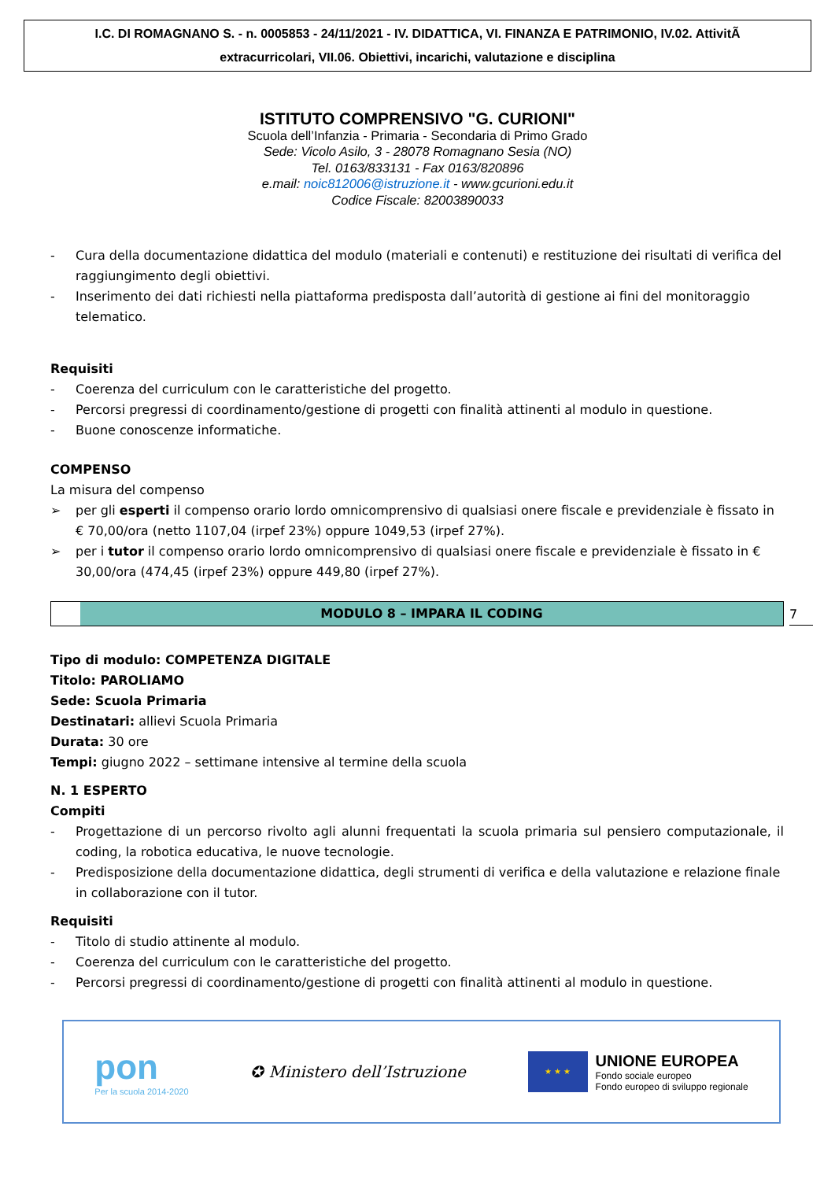I.C. DI ROMAGNANO S. - n. 0005853 - 24/11/2021 - IV. DIDATTICA, VI. FINANZA E PATRIMONIO, IV.02. AttivitÃ
extracurricolari, VII.06. Obiettivi, incarichi, valutazione e disciplina
ISTITUTO COMPRENSIVO "G. CURIONI"
Scuola dell’Infanzia - Primaria - Secondaria di Primo Grado
Sede: Vicolo Asilo, 3 - 28078 Romagnano Sesia (NO)
Tel. 0163/833131 - Fax 0163/820896
e.mail: noic812006@istruzione.it - www.gcurioni.edu.it
Codice Fiscale: 82003890033
- Cura della documentazione didattica del modulo (materiali e contenuti) e restituzione dei risultati di verifica del raggiungimento degli obiettivi.
- Inserimento dei dati richiesti nella piattaforma predisposta dall’autorità di gestione ai fini del monitoraggio telematico.
Requisiti
- Coerenza del curriculum con le caratteristiche del progetto.
- Percorsi pregressi di coordinamento/gestione di progetti con finalità attinenti al modulo in questione.
- Buone conoscenze informatiche.
COMPENSO
La misura del compenso
➢ per gli esperti il compenso orario lordo omnicomprensivo di qualsiasi onere fiscale e previdenziale è fissato in € 70,00/ora (netto 1107,04 (irpef 23%) oppure 1049,53 (irpef 27%).
➢ per i tutor il compenso orario lordo omnicomprensivo di qualsiasi onere fiscale e previdenziale è fissato in € 30,00/ora (474,45 (irpef 23%) oppure 449,80 (irpef 27%).
MODULO 8 – IMPARA IL CODING
7
Tipo di modulo: COMPETENZA DIGITALE
Titolo: PAROLIAMO
Sede: Scuola Primaria
Destinatari: allievi Scuola Primaria
Durata: 30 ore
Tempi: giugno 2022 – settimane intensive al termine della scuola
N. 1 ESPERTO
Compiti
- Progettazione di un percorso rivolto agli alunni frequentati la scuola primaria sul pensiero computazionale, il coding, la robotica educativa, le nuove tecnologie.
- Predisposizione della documentazione didattica, degli strumenti di verifica e della valutazione e relazione finale in collaborazione con il tutor.
Requisiti
- Titolo di studio attinente al modulo.
- Coerenza del curriculum con le caratteristiche del progetto.
- Percorsi pregressi di coordinamento/gestione di progetti con finalità attinenti al modulo in questione.
pon
Per la scuola 2014-2020
✪ Ministero dell’Istruzione
★ ★ ★
UNIONE EUROPEA
Fondo sociale europeo
Fondo europeo di sviluppo regionale